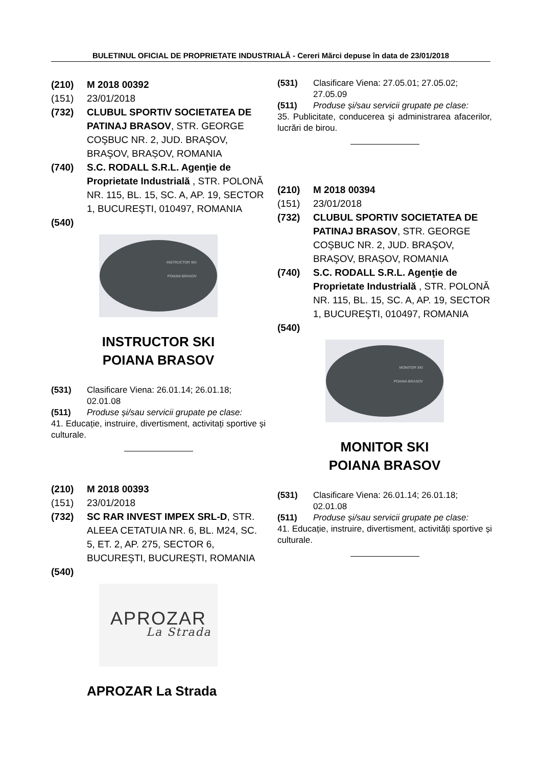BULETINUL OFICIAL DE PROPRIETATE INDUSTRIALĂ - Cereri Mărci depuse în data de 23/01/2018
(210) M 2018 00392
(151) 23/01/2018
(732) CLUBUL SPORTIV SOCIETATEA DE PATINAJ BRASOV, STR. GEORGE COŞBUC NR. 2, JUD. BRAŞOV, BRAŞOV, BRAȘOV, ROMANIA
(740) S.C. RODALL S.R.L. Agenţie de Proprietate Industrială , STR. POLONĂ NR. 115, BL. 15, SC. A, AP. 19, SECTOR 1, BUCUREŞTI, 010497, ROMANIA
(540)
INSTRUCTOR SKI
POIANA BRASOV
INSTRUCTOR SKI
POIANA BRASOV
(531) Clasificare Viena: 26.01.14; 26.01.18; 02.01.08
(511) Produse și/sau servicii grupate pe clase:
41. Educație, instruire, divertisment, activitați sportive și culturale.
(210) M 2018 00393
(151) 23/01/2018
(732) SC RAR INVEST IMPEX SRL-D, STR. ALEEA CETATUIA NR. 6, BL. M24, SC. 5, ET. 2, AP. 275, SECTOR 6, BUCUREŞTI, BUCUREȘTI, ROMANIA
(540)
APROZAR
La Strada
APROZAR La Strada
(531) Clasificare Viena: 27.05.01; 27.05.02; 27.05.09
(511) Produse și/sau servicii grupate pe clase:
35. Publicitate, conducerea şi administrarea afacerilor, lucrări de birou.
(210) M 2018 00394
(151) 23/01/2018
(732) CLUBUL SPORTIV SOCIETATEA DE PATINAJ BRASOV, STR. GEORGE COŞBUC NR. 2, JUD. BRAŞOV, BRAŞOV, BRAȘOV, ROMANIA
(740) S.C. RODALL S.R.L. Agenţie de Proprietate Industrială , STR. POLONĂ NR. 115, BL. 15, SC. A, AP. 19, SECTOR 1, BUCUREŞTI, 010497, ROMANIA
(540)
MONITOR SKI
POIANA BRASOV
MONITOR SKI
POIANA BRASOV
(531) Clasificare Viena: 26.01.14; 26.01.18; 02.01.08
(511) Produse și/sau servicii grupate pe clase:
41. Educație, instruire, divertisment, activități sportive și culturale.